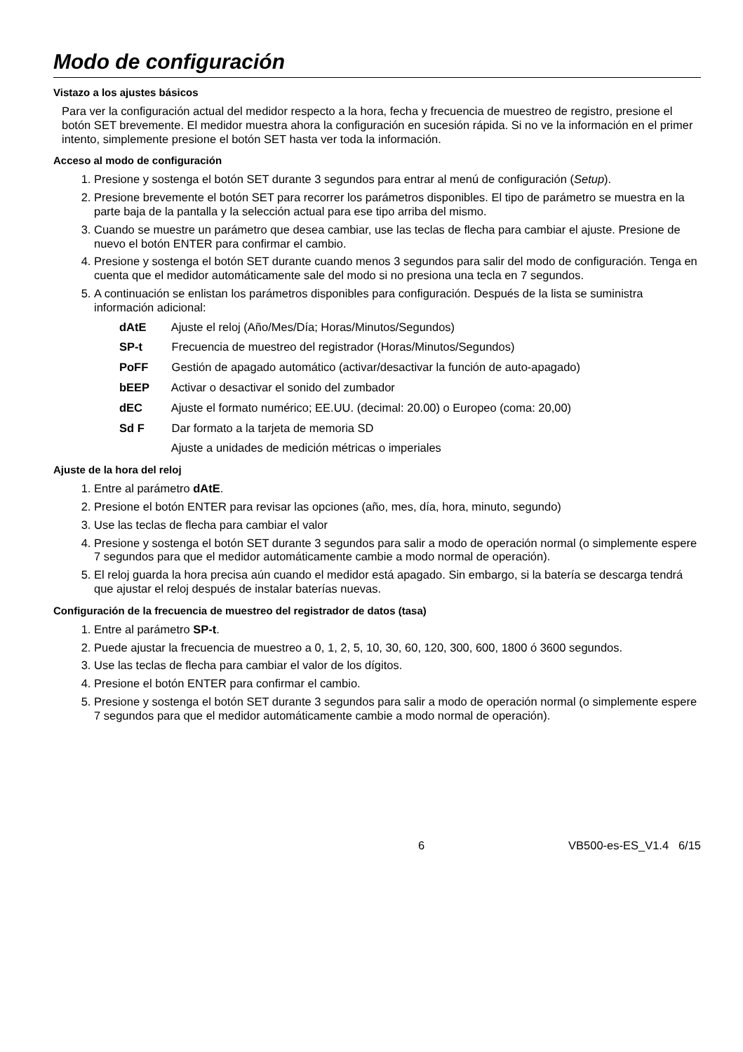Modo de configuración
Vistazo a los ajustes básicos
Para ver la configuración actual del medidor respecto a la hora, fecha y frecuencia de muestreo de registro, presione el botón SET brevemente. El medidor muestra ahora la configuración en sucesión rápida. Si no ve la información en el primer intento, simplemente presione el botón SET hasta ver toda la información.
Acceso al modo de configuración
1. Presione y sostenga el botón SET durante 3 segundos para entrar al menú de configuración (Setup).
2. Presione brevemente el botón SET para recorrer los parámetros disponibles. El tipo de parámetro se muestra en la parte baja de la pantalla y la selección actual para ese tipo arriba del mismo.
3. Cuando se muestre un parámetro que desea cambiar, use las teclas de flecha para cambiar el ajuste. Presione de nuevo el botón ENTER para confirmar el cambio.
4. Presione y sostenga el botón SET durante cuando menos 3 segundos para salir del modo de configuración. Tenga en cuenta que el medidor automáticamente sale del modo si no presiona una tecla en 7 segundos.
5. A continuación se enlistan los parámetros disponibles para configuración. Después de la lista se suministra información adicional:
dAtE Ajuste el reloj (Año/Mes/Día; Horas/Minutos/Segundos)
SP-t Frecuencia de muestreo del registrador (Horas/Minutos/Segundos)
PoFF Gestión de apagado automático (activar/desactivar la función de auto-apagado)
bEEP Activar o desactivar el sonido del zumbador
dEC Ajuste el formato numérico; EE.UU. (decimal: 20.00) o Europeo (coma: 20,00)
Sd F Dar formato a la tarjeta de memoria SD
Ajuste a unidades de medición métricas o imperiales
Ajuste de la hora del reloj
1. Entre al parámetro dAtE.
2. Presione el botón ENTER para revisar las opciones (año, mes, día, hora, minuto, segundo)
3. Use las teclas de flecha para cambiar el valor
4. Presione y sostenga el botón SET durante 3 segundos para salir a modo de operación normal (o simplemente espere 7 segundos para que el medidor automáticamente cambie a modo normal de operación).
5. El reloj guarda la hora precisa aún cuando el medidor está apagado. Sin embargo, si la batería se descarga tendrá que ajustar el reloj después de instalar baterías nuevas.
Configuración de la frecuencia de muestreo del registrador de datos (tasa)
1. Entre al parámetro SP-t.
2. Puede ajustar la frecuencia de muestreo a 0, 1, 2, 5, 10, 30, 60, 120, 300, 600, 1800 ó 3600 segundos.
3. Use las teclas de flecha para cambiar el valor de los dígitos.
4. Presione el botón ENTER para confirmar el cambio.
5. Presione y sostenga el botón SET durante 3 segundos para salir a modo de operación normal (o simplemente espere 7 segundos para que el medidor automáticamente cambie a modo normal de operación).
6 VB500-es-ES_V1.4 6/15